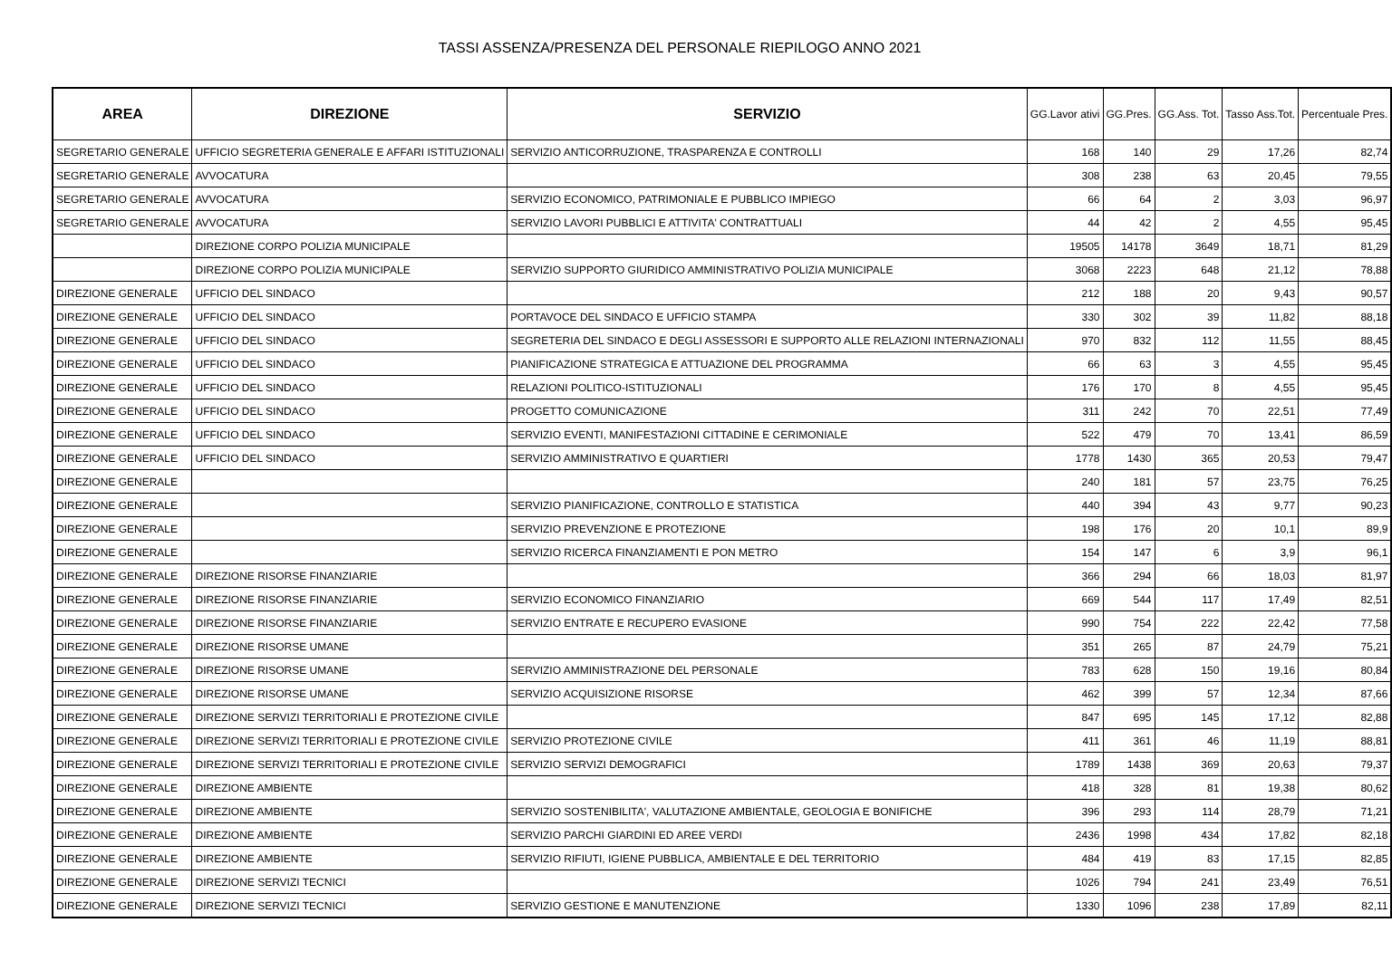TASSI ASSENZA/PRESENZA DEL PERSONALE RIEPILOGO ANNO 2021
| AREA | DIREZIONE | SERVIZIO | GG.Lavor ativi | GG.Pres. | GG.Ass. Tot. | Tasso Ass.Tot. | Percentuale Pres. |
| --- | --- | --- | --- | --- | --- | --- | --- |
| SEGRETARIO GENERALE | UFFICIO SEGRETERIA GENERALE E AFFARI ISTITUZIONALI | SERVIZIO ANTICORRUZIONE, TRASPARENZA E CONTROLLI | 168 | 140 | 29 | 17,26 | 82,74 |
| SEGRETARIO GENERALE | AVVOCATURA | | 308 | 238 | 63 | 20,45 | 79,55 |
| SEGRETARIO GENERALE | AVVOCATURA | SERVIZIO ECONOMICO, PATRIMONIALE E PUBBLICO IMPIEGO | 66 | 64 | 2 | 3,03 | 96,97 |
| SEGRETARIO GENERALE | AVVOCATURA | SERVIZIO LAVORI PUBBLICI E ATTIVITA' CONTRATTUALI | 44 | 42 | 2 | 4,55 | 95,45 |
| | DIREZIONE CORPO POLIZIA MUNICIPALE | | 19505 | 14178 | 3649 | 18,71 | 81,29 |
| | DIREZIONE CORPO POLIZIA MUNICIPALE | SERVIZIO SUPPORTO GIURIDICO AMMINISTRATIVO POLIZIA MUNICIPALE | 3068 | 2223 | 648 | 21,12 | 78,88 |
| DIREZIONE GENERALE | UFFICIO DEL SINDACO | | 212 | 188 | 20 | 9,43 | 90,57 |
| DIREZIONE GENERALE | UFFICIO DEL SINDACO | PORTAVOCE DEL SINDACO E UFFICIO STAMPA | 330 | 302 | 39 | 11,82 | 88,18 |
| DIREZIONE GENERALE | UFFICIO DEL SINDACO | SEGRETERIA DEL SINDACO E DEGLI ASSESSORI E SUPPORTO ALLE RELAZIONI INTERNAZIONALI | 970 | 832 | 112 | 11,55 | 88,45 |
| DIREZIONE GENERALE | UFFICIO DEL SINDACO | PIANIFICAZIONE STRATEGICA E ATTUAZIONE DEL PROGRAMMA | 66 | 63 | 3 | 4,55 | 95,45 |
| DIREZIONE GENERALE | UFFICIO DEL SINDACO | RELAZIONI POLITICO-ISTITUZIONALI | 176 | 170 | 8 | 4,55 | 95,45 |
| DIREZIONE GENERALE | UFFICIO DEL SINDACO | PROGETTO COMUNICAZIONE | 311 | 242 | 70 | 22,51 | 77,49 |
| DIREZIONE GENERALE | UFFICIO DEL SINDACO | SERVIZIO EVENTI, MANIFESTAZIONI CITTADINE E CERIMONIALE | 522 | 479 | 70 | 13,41 | 86,59 |
| DIREZIONE GENERALE | UFFICIO DEL SINDACO | SERVIZIO AMMINISTRATIVO E QUARTIERI | 1778 | 1430 | 365 | 20,53 | 79,47 |
| DIREZIONE GENERALE | | | 240 | 181 | 57 | 23,75 | 76,25 |
| DIREZIONE GENERALE | | SERVIZIO PIANIFICAZIONE, CONTROLLO E STATISTICA | 440 | 394 | 43 | 9,77 | 90,23 |
| DIREZIONE GENERALE | | SERVIZIO PREVENZIONE E PROTEZIONE | 198 | 176 | 20 | 10,1 | 89,9 |
| DIREZIONE GENERALE | | SERVIZIO RICERCA FINANZIAMENTI E PON METRO | 154 | 147 | 6 | 3,9 | 96,1 |
| DIREZIONE GENERALE | DIREZIONE RISORSE FINANZIARIE | | 366 | 294 | 66 | 18,03 | 81,97 |
| DIREZIONE GENERALE | DIREZIONE RISORSE FINANZIARIE | SERVIZIO ECONOMICO FINANZIARIO | 669 | 544 | 117 | 17,49 | 82,51 |
| DIREZIONE GENERALE | DIREZIONE RISORSE FINANZIARIE | SERVIZIO ENTRATE E RECUPERO EVASIONE | 990 | 754 | 222 | 22,42 | 77,58 |
| DIREZIONE GENERALE | DIREZIONE RISORSE UMANE | | 351 | 265 | 87 | 24,79 | 75,21 |
| DIREZIONE GENERALE | DIREZIONE RISORSE UMANE | SERVIZIO AMMINISTRAZIONE DEL PERSONALE | 783 | 628 | 150 | 19,16 | 80,84 |
| DIREZIONE GENERALE | DIREZIONE RISORSE UMANE | SERVIZIO ACQUISIZIONE RISORSE | 462 | 399 | 57 | 12,34 | 87,66 |
| DIREZIONE GENERALE | DIREZIONE SERVIZI TERRITORIALI E PROTEZIONE CIVILE | | 847 | 695 | 145 | 17,12 | 82,88 |
| DIREZIONE GENERALE | DIREZIONE SERVIZI TERRITORIALI E PROTEZIONE CIVILE | SERVIZIO PROTEZIONE CIVILE | 411 | 361 | 46 | 11,19 | 88,81 |
| DIREZIONE GENERALE | DIREZIONE SERVIZI TERRITORIALI E PROTEZIONE CIVILE | SERVIZIO SERVIZI DEMOGRAFICI | 1789 | 1438 | 369 | 20,63 | 79,37 |
| DIREZIONE GENERALE | DIREZIONE AMBIENTE | | 418 | 328 | 81 | 19,38 | 80,62 |
| DIREZIONE GENERALE | DIREZIONE AMBIENTE | SERVIZIO SOSTENIBILITA', VALUTAZIONE AMBIENTALE, GEOLOGIA E BONIFICHE | 396 | 293 | 114 | 28,79 | 71,21 |
| DIREZIONE GENERALE | DIREZIONE AMBIENTE | SERVIZIO PARCHI GIARDINI ED AREE VERDI | 2436 | 1998 | 434 | 17,82 | 82,18 |
| DIREZIONE GENERALE | DIREZIONE AMBIENTE | SERVIZIO RIFIUTI, IGIENE PUBBLICA, AMBIENTALE E DEL TERRITORIO | 484 | 419 | 83 | 17,15 | 82,85 |
| DIREZIONE GENERALE | DIREZIONE SERVIZI TECNICI | | 1026 | 794 | 241 | 23,49 | 76,51 |
| DIREZIONE GENERALE | DIREZIONE SERVIZI TECNICI | SERVIZIO GESTIONE E MANUTENZIONE | 1330 | 1096 | 238 | 17,89 | 82,11 |